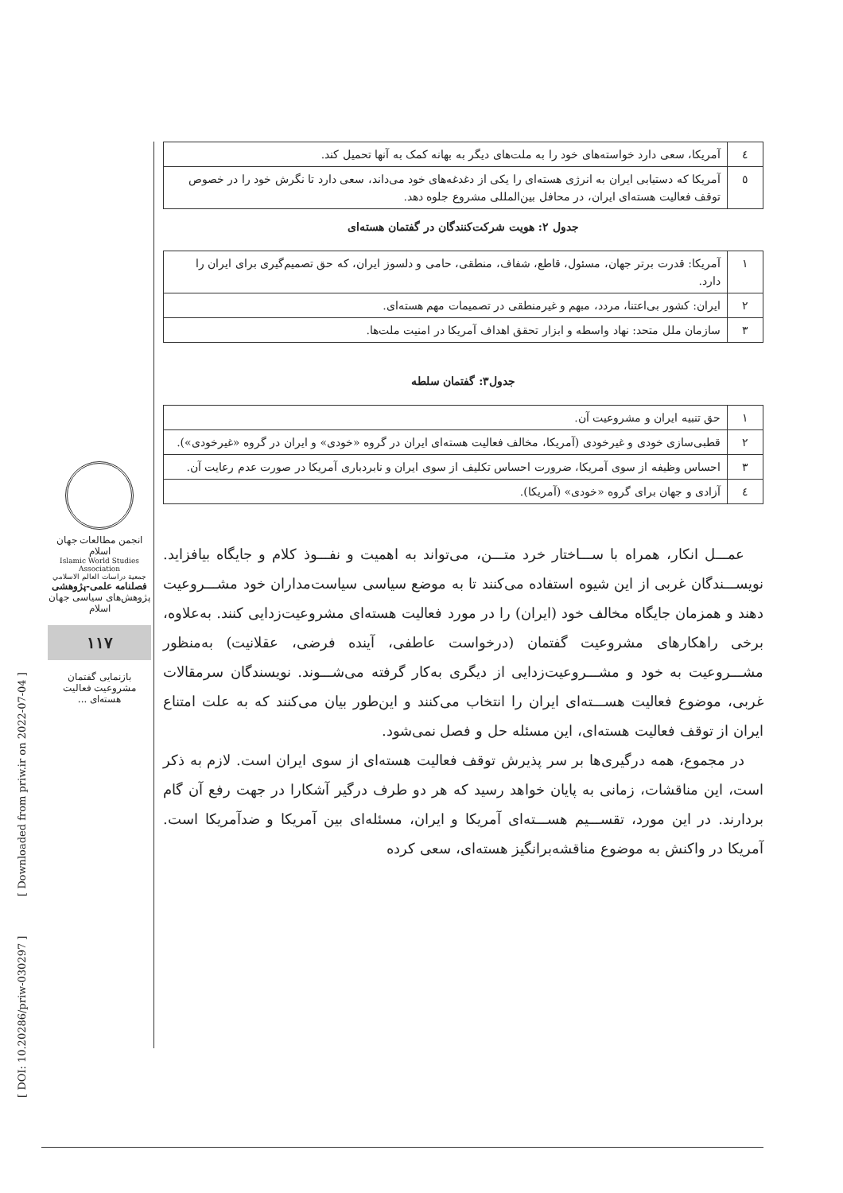| ٤ | آمریکا، سعی دارد خواسته‌های خود را به ملت‌های دیگر به بهانه کمک به آنها تحمیل کند. |
| ٥ | آمریکا که دستیابی ایران به انرژی هسته‌ای را یکی از دغدغه‌های خود می‌داند، سعی دارد تا نگرش خود را در خصوص توقف فعالیت هسته‌ای ایران، در محافل بین‌المللی مشروع جلوه دهد. |
جدول ۲: هویت شرکت‌کنندگان در گفتمان هسته‌ای
| ۱ | آمریکا: قدرت برتر جهان، مسئول، قاطع، شفاف، منطقی، حامی و دلسوز ایران، که حق تصمیم‌گیری برای ایران را دارد. |
| ۲ | ایران: کشور بی‌اعتنا، مردد، مبهم و غیرمنطقی در تصمیمات مهم هسته‌ای. |
| ۳ | سازمان ملل متحد: نهاد واسطه و ابزار تحقق اهداف آمریکا در امنیت ملت‌ها. |
جدول۳: گفتمان سلطه
| ۱ | حق تنبیه ایران و مشروعیت آن. |
| ۲ | قطبی‌سازی خودی و غیرخودی (آمریکا، مخالف فعالیت هسته‌ای ایران در گروه «خودی» و ایران در گروه «غیرخودی»). |
| ۳ | احساس وظیفه از سوی آمریکا، ضرورت احساس تکلیف از سوی ایران و نابردباری آمریکا در صورت عدم رعایت آن. |
| ٤ | آزادی و جهان برای گروه «خودی» (آمریکا). |
عمـــل انکار، همراه با ســـاختار خرد متـــن، می‌تواند به اهمیت و نفـــوذ کلام و جایگاه بیافزاید. نویســـندگان غربی از این شیوه استفاده می‌کنند تا به موضع سیاسی سیاست‌مداران خود مشـــروعیت دهند و همزمان جایگاه مخالف خود (ایران) را در مورد فعالیت هسته‌ای مشروعیت‌زدایی کنند. به‌علاوه، برخی راهکارهای مشروعیت گفتمان (درخواست عاطفی، آینده فرضی، عقلانیت) به‌منظور مشـــروعیت به خود و مشـــروعیت‌زدایی از دیگری به‌کار گرفته می‌شـــوند. نویسندگان سرمقالات غربی، موضوع فعالیت هســـته‌ای ایران را انتخاب می‌کنند و این‌طور بیان می‌کنند که به علت امتناع ایران از توقف فعالیت هسته‌ای، این مسئله حل و فصل نمی‌شود.
در مجموع، همه درگیری‌ها بر سر پذیرش توقف فعالیت هسته‌ای از سوی ایران است. لازم به ذکر است، این مناقشات، زمانی به پایان خواهد رسید که هر دو طرف درگیر آشکارا در جهت رفع آن گام بردارند. در این مورد، تقســـیم هســـته‌ای آمریکا و ایران، مسئله‌ای بین آمریکا و ضدآمریکا است. آمریکا در واکنش به موضوع مناقشه‌برانگیز هسته‌ای، سعی کرده
انجمن مطالعات جهان اسلام
Islamic World Studies Association
جمعية دراسات العالم الاسلامي
فصلنامه علمی-پژوهشی
پژوهش‌های سیاسی جهان اسلام
۱۱۷
بازنمایی گفتمان مشروعیت فعالیت هسته‌ای ...
[ DOI: 10.20286/priw-030297 ] [ Downloaded from priw.ir on 2022-07-04 ]